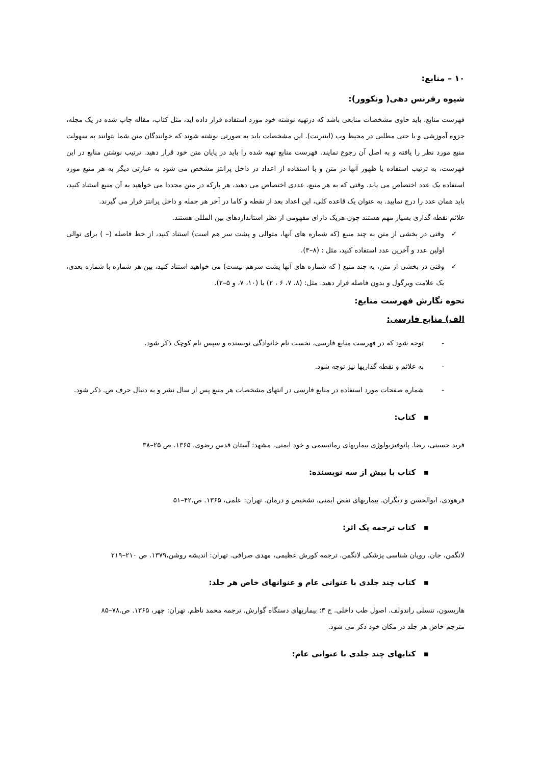۱۰ – منابع:
شیوه رفرنس دهی( ونکوور):
فهرست منابع، باید حاوی مشخصات منابعی باشد که درتهیه نوشته خود مورد استفاده قرار داده اید، مثل کتاب، مقاله چاپ شده در یک مجله، جزوه آموزشی و یا حتی مطلبی در محیط وب (اینترنت). این مشخصات باید به صورتی نوشته شوند که خوانندگان متن شما بتوانند به سهولت منبع مورد نظر را یافته و به اصل آن رجوع نمایند. فهرست منابع تهیه شده را باید در پایان متن خود قرار دهید. ترتیب نوشتن منابع در این فهرست، به ترتیب استفاده یا ظهور آنها در متن و با استفاده از اعداد در داخل پرانتز مشخص می شود به عبارتی دیگر به هر منبع مورد استفاده یک عدد اختصاص می یابد. وقتی که به هر منبع، عددی اختصاص می دهید، هر بارکه در متن مجددا می خواهید به آن منبع استناد کنید، باید همان عدد را درج نمایید. به عنوان یک قاعده کلی، این اعداد بعد از نقطه و کاما در آخر هر جمله و داخل پرانتز قرار می گیرند.
علائم نقطه گذاری بسیار مهم هستند چون هریک دارای مفهومی از نظر استانداردهای بین المللی هستند.
✓ وقتی در بخشی از متن به چند منبع (که شماره های آنها، متوالی و پشت سر هم است) استناد کنید، از خط فاصله (– ) برای توالی اولین عدد و آخرین عدد استفاده کنید، مثل : (۸–۳).
✓ وقتی در بخشی از متن، به چند منبع ( که شماره های آنها پشت سرهم نیست) می خواهید استناد کنید، بین هر شماره با شماره بعدی، یک علامت ویرگول و بدون فاصله قرار دهید. مثل: (۸، ۷، ۶ ، ۲) یا (۱۰، ۷، و ۵–۲).
نحوه نگارش فهرست منابع:
الف) منابع فارسی:
- توجه شود که در فهرست منابع فارسی، نخست نام خانوادگی نویسنده و سپس نام کوچک ذکر شود.
- به علائم و نقطه گذاریها نیز توجه شود.
- شماره صفحات مورد استفاده در منابع فارسی در انتهای مشخصات هر منبع پس از سال نشر و به دنبال حرف ص. ذکر شود.
▪ کتاب:
فرید حسینی، رضا. پاتوفیزیولوژی بیماریهای رماتیسمی و خود ایمنی. مشهد: آستان قدس رضوی، ۱۳۶۵. ص ۲۵–۳۸
▪ کتاب با بیش از سه نویسنده:
فرهودی، ابوالحسن و دیگران. بیماریهای نقص ایمنی، تشخیص و درمان. تهران: علمی، ۱۳۶۵. ص.۴۲–۵۱
▪ کتاب ترجمه یک اثر:
لانگمن، جان. رویان شناسی پزشکی لانگمن. ترجمه کورش عظیمی، مهدی صرافی. تهران: اندیشه روشن،۱۳۷۹. ص ۲۱۰–۲۱۹
▪ کتاب چند جلدی با عنوانی عام و عنوانهای خاص هر جلد:
هاریسون، تنسلی راندولف. اصول طب داخلی. ج ۳: بیماریهای دستگاه گوارش. ترجمه محمد ناظم. تهران: چهر، ۱۳۶۵. ص.۷۸–۸۵
مترجم خاص هر جلد در مکان خود ذکر می شود.
▪ کتابهای چند جلدی با عنوانی عام: